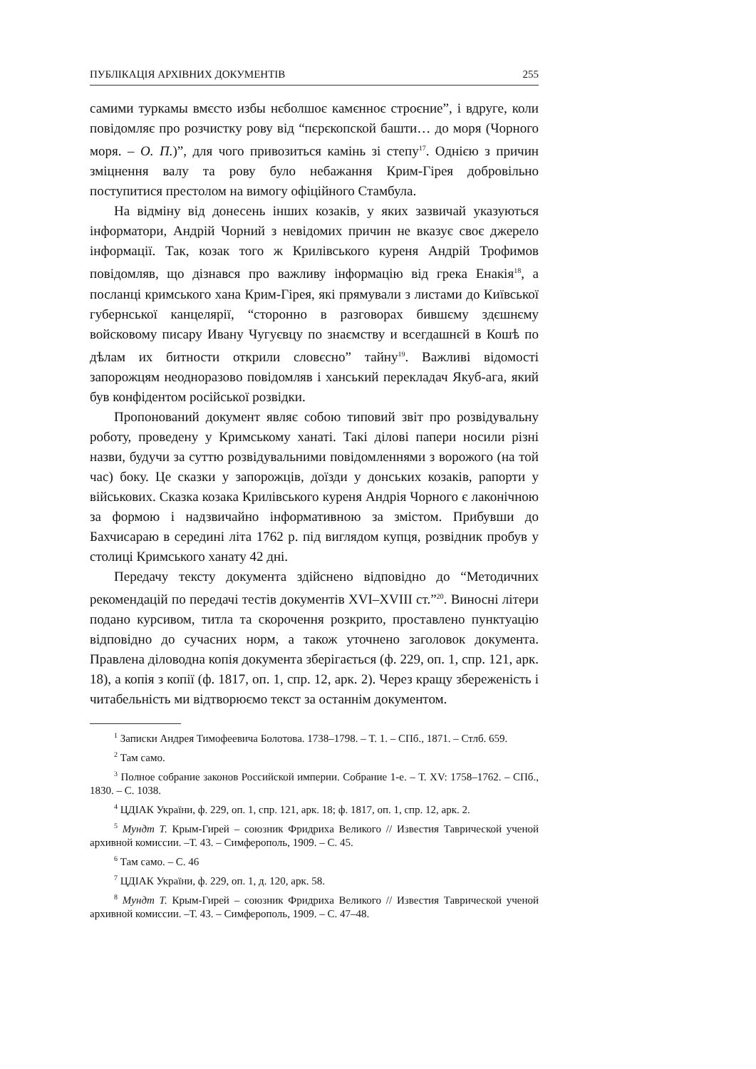ПУБЛІКАЦІЯ АРХІВНИХ ДОКУМЕНТІВ 255
самими туркамы вмєсто избы нєболшоє камєнноє строєние”, і вдруге, коли повідомляє про розчистку рову від “пєрєкопской башти… до моря (Чорного моря. – О. П.)”, для чого привозиться камінь зі степу<sup>17</sup>. Однією з причин зміцнення валу та рову було небажання Крим-Гірея добровільно поступитися престолом на вимогу офіційного Стамбула.
На відміну від донесень інших козаків, у яких зазвичай указуються інформатори, Андрій Чорний з невідомих причин не вказує своє джерело інформації. Так, козак того ж Крилівського куреня Андрій Трофимов повідомляв, що дізнався про важливу інформацію від грека Енакія<sup>18</sup>, а посланці кримського хана Крим-Гірея, які прямували з листами до Київської губернської канцелярії, “сторонно в разговорах бившєму здєшнєму войсковому писару Ивану Чугуєвцу по знаємству и всегдашнєй в Кошѣ по дѣлам их битности открили словєсно” тайну<sup>19</sup>. Важливі відомості запорожцям неодноразово повідомляв і ханський перекладач Якуб-ага, який був конфідентом російської розвідки.
Пропонований документ являє собою типовий звіт про розвідувальну роботу, проведену у Кримському ханаті. Такі ділові папери носили різні назви, будучи за суттю розвідувальними повідомленнями з ворожого (на той час) боку. Це сказки у запорожців, доїзди у донських козаків, рапорти у військових. Сказка козака Крилівського куреня Андрія Чорного є лаконічною за формою і надзвичайно інформативною за змістом. Прибувши до Бахчисараю в середині літа 1762 р. під виглядом купця, розвідник пробув у столиці Кримського ханату 42 дні.
Передачу тексту документа здійснено відповідно до “Методичних рекомендацій по передачі тестів документів XVI–XVIII ст.”<sup>20</sup>. Виносні літери подано курсивом, титла та скорочення розкрито, проставлено пунктуацію відповідно до сучасних норм, а також уточнено заголовок документа. Правлена діловодна копія документа зберігається (ф. 229, оп. 1, спр. 121, арк. 18), а копія з копії (ф. 1817, оп. 1, спр. 12, арк. 2). Через кращу збереженість і читабельність ми відтворюємо текст за останнім документом.
<sup>1</sup> Записки Андрея Тимофеевича Болотова. 1738–1798. – Т. 1. – СПб., 1871. – Стлб. 659.
<sup>2</sup> Там само.
<sup>3</sup> Полное собрание законов Российской империи. Собрание 1-е. – Т. XV: 1758–1762. – СПб., 1830. – С. 1038.
<sup>4</sup> ЦДІАК України, ф. 229, оп. 1, спр. 121, арк. 18; ф. 1817, оп. 1, спр. 12, арк. 2.
<sup>5</sup> Мундт Т. Крым-Гирей – союзник Фридриха Великого // Известия Таврической ученой архивной комиссии. –Т. 43. – Симферополь, 1909. – С. 45.
<sup>6</sup> Там само. – С. 46
<sup>7</sup> ЦДІАК України, ф. 229, оп. 1, д. 120, арк. 58.
<sup>8</sup> Мундт Т. Крым-Гирей – союзник Фридриха Великого // Известия Таврической ученой архивной комиссии. –Т. 43. – Симферополь, 1909. – С. 47–48.